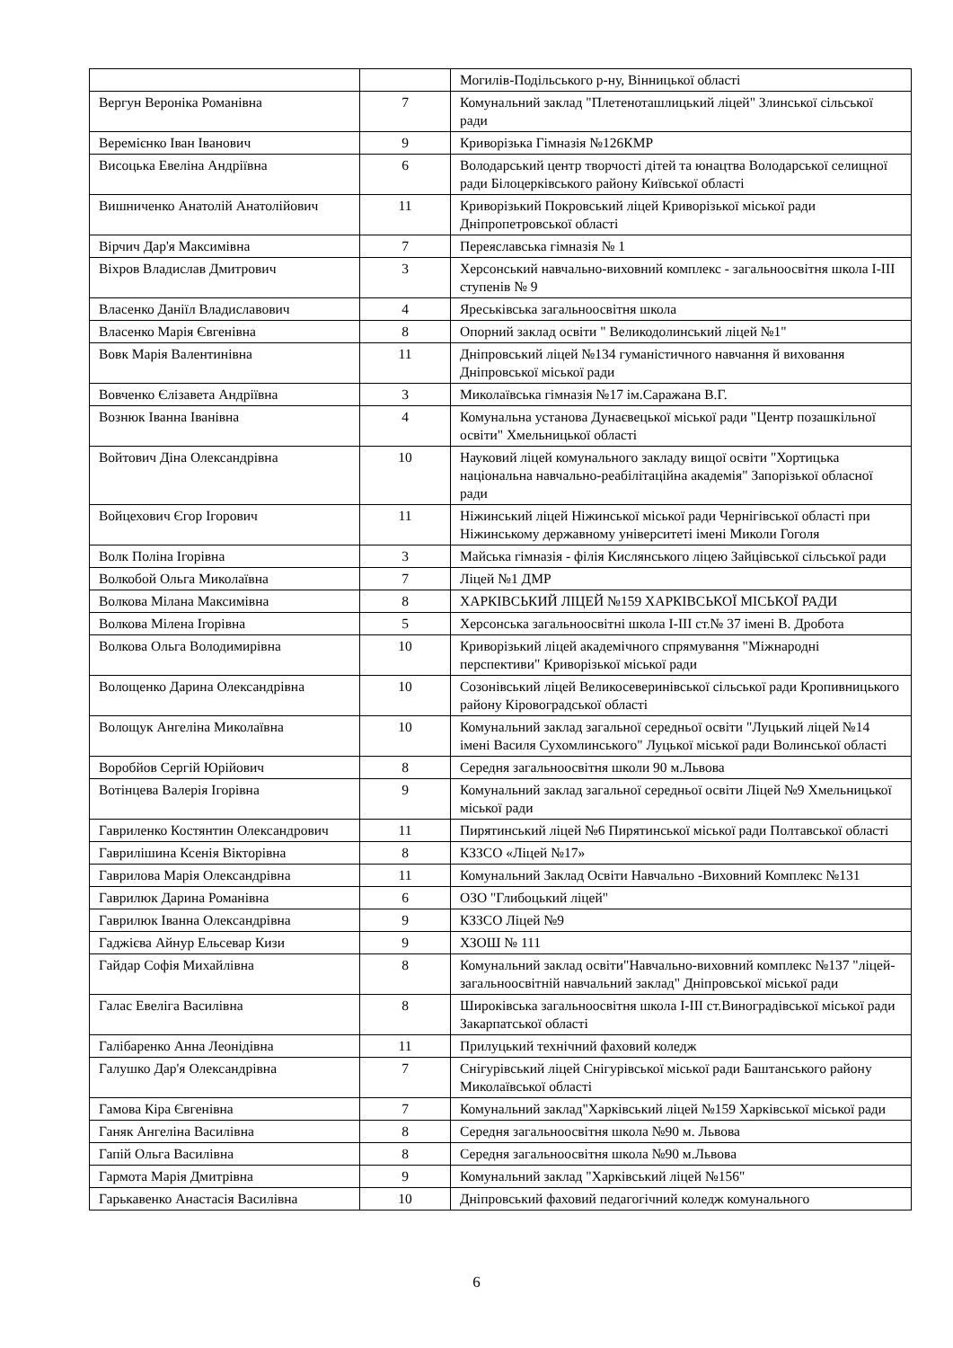| | | Могилів-Подільського р-ну, Вінницької області |
| Вергун Вероніка Романівна | 7 | Комунальний заклад "Плетеноташлицький ліцей" Злинської сільської ради |
| Веремієнко Іван Іванович | 9 | Криворізька Гімназія №126КМР |
| Висоцька Евеліна Андріївна | 6 | Володарський центр творчості дітей та юнацтва Володарської селищної ради Білоцерківського району Київської області |
| Вишниченко Анатолій Анатолійович | 11 | Криворізький Покровський ліцей Криворізької міської ради Дніпропетровської області |
| Вірчич Дар'я Максимівна | 7 | Переяславська гімназія № 1 |
| Віхров Владислав Дмитрович | 3 | Херсонський навчально-виховний комплекс - загальноосвітня школа І-ІІІ ступенів № 9 |
| Власенко Даніїл Владиславович | 4 | Яреськівська загальноосвітня школа |
| Власенко Марія Євгенівна | 8 | Опорний заклад освіти " Великодолинський ліцей №1" |
| Вовк Марія Валентинівна | 11 | Дніпровський ліцей №134 гуманістичного навчання й виховання Дніпровської міської ради |
| Вовченко Єлізавета Андріївна | 3 | Миколаївська гімназія №17 ім.Саражана В.Г. |
| Вознюк Іванна Іванівна | 4 | Комунальна установа Дунаєвецької міської ради "Центр позашкільної освіти" Хмельницької області |
| Войтович Діна Олександрівна | 10 | Науковий ліцей комунального закладу вищої освіти "Хортицька національна навчально-реабілітаційна академія" Запорізької обласної ради |
| Войцехович Єгор Ігорович | 11 | Ніжинський ліцей Ніжинської міської ради Чернігівської області при Ніжинському державному університеті імені Миколи Гоголя |
| Волк Поліна Ігорівна | 3 | Майська гімназія - філія Кислянського ліцею Зайцівської сільської ради |
| Волкобой Ольга Миколаївна | 7 | Ліцей №1 ДМР |
| Волкова Мілана Максимівна | 8 | ХАРКІВСЬКИЙ ЛІЦЕЙ №159 ХАРКІВСЬКОЇ МІСЬКОЇ РАДИ |
| Волкова Мілена Ігорівна | 5 | Херсонська загальноосвітні школа І-ІІІ ст.№ 37 імені В. Дробота |
| Волкова Ольга Володимирівна | 10 | Криворізький ліцей академічного спрямування "Міжнародні перспективи" Криворізької міської ради |
| Волощенко Дарина Олександрівна | 10 | Созонівський ліцей Великосеверинівської сільської ради Кропивницького району Кіровоградської області |
| Волощук Ангеліна Миколаївна | 10 | Комунальний заклад загальної середньої освіти "Луцький ліцей №14 імені Василя Сухомлинського" Луцької міської ради Волинської області |
| Воробйов Сергій Юрійович | 8 | Середня загальноосвітня школи 90 м.Львова |
| Вотінцева Валерія Ігорівна | 9 | Комунальний заклад загальної середньої освіти Ліцей №9 Хмельницької міської ради |
| Гавриленко Костянтин Олександрович | 11 | Пирятинський ліцей №6 Пирятинської міської ради Полтавської області |
| Гаврилішина Ксенія Вікторівна | 8 | КЗЗСО «Ліцей №17» |
| Гаврилова Марія Олександрівна | 11 | Комунальний Заклад Освіти Навчально -Виховний Комплекс №131 |
| Гаврилюк Дарина Романівна | 6 | ОЗО "Глибоцький ліцей" |
| Гаврилюк Іванна Олександрівна | 9 | КЗЗСО Ліцей №9 |
| Гаджієва Айнур Ельсевар Кизи | 9 | ХЗОШ № 111 |
| Гайдар Софія Михайлівна | 8 | Комунальний заклад освіти"Навчально-виховний комплекс №137 "ліцей-загальноосвітній навчальний заклад" Дніпровської міської ради |
| Галас Евеліга Василівна | 8 | Широківська загальноосвітня школа І-ІІІ ст.Виноградівської міської ради Закарпатської області |
| Галібаренко Анна Леонідівна | 11 | Прилуцький технічний фаховий коледж |
| Галушко Дар'я Олександрівна | 7 | Снігурівський ліцей Снігурівської міської ради Баштанського району Миколаївської області |
| Гамова Кіра Євгенівна | 7 | Комунальний заклад"Харківський ліцей №159 Харківської міської ради |
| Ганяк Ангеліна Василівна | 8 | Середня загальноосвітня школа №90 м. Львова |
| Гапій Ольга Василівна | 8 | Середня загальноосвітня школа №90 м.Львова |
| Гармота Марія Дмитрівна | 9 | Комунальний заклад "Харківський ліцей №156" |
| Гарькавенко Анастасія Василівна | 10 | Дніпровський фаховий педагогічний коледж комунального |
6